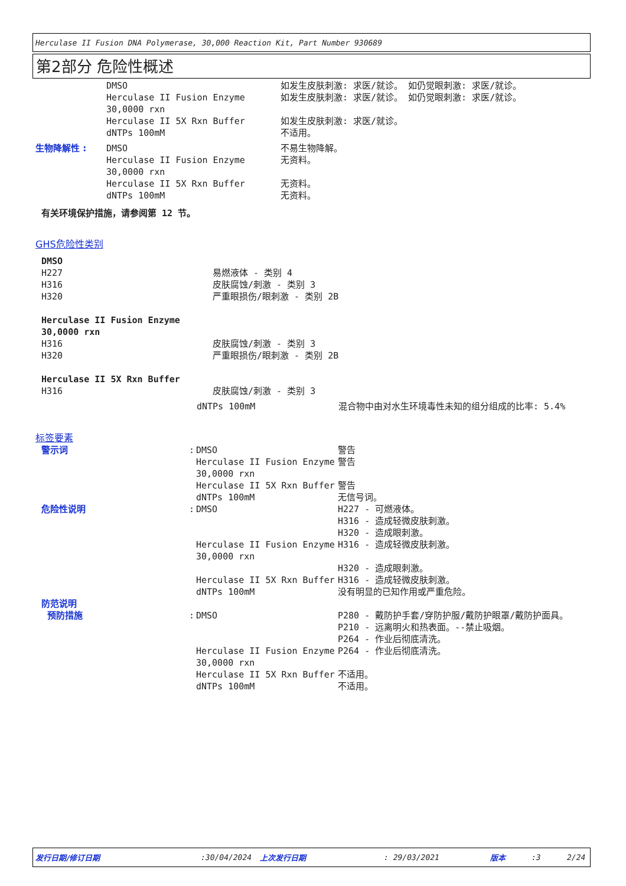Herculase II Fusion DNA Polymerase, 30,000 Reaction Kit, Part Number 930689
第2部分 危险性概述
| | DMSO | 如发生皮肤刺激: 求医/就诊。 如仍觉眼刺激: 求医/就诊。 |
| | Herculase II Fusion Enzyme 30,0000 rxn | 如发生皮肤刺激: 求医/就诊。 如仍觉眼刺激: 求医/就诊。 |
| | Herculase II 5X Rxn Buffer | 如发生皮肤刺激: 求医/就诊。 |
| | dNTPs 100mM | 不适用。 |
| 生物降解性 : | DMSO | 不易生物降解。 |
| | Herculase II Fusion Enzyme 30,0000 rxn | 无资料。 |
| | Herculase II 5X Rxn Buffer | 无资料。 |
| | dNTPs 100mM | 无资料。 |
有关环境保护措施，请参阅第 12 节。
GHS危险性类别
| DMSO | |
| H227 | 易燃液体 - 类别 4 |
| H316 | 皮肤腐蚀/刺激 - 类别 3 |
| H320 | 严重眼损伤/眼刺激 - 类别 2B |
| Herculase II Fusion Enzyme 30,0000 rxn | |
| H316 | 皮肤腐蚀/刺激 - 类别 3 |
| H320 | 严重眼损伤/眼刺激 - 类别 2B |
| Herculase II 5X Rxn Buffer | |
| H316 | 皮肤腐蚀/刺激 - 类别 3 |
| dNTPs 100mM | 混合物中由对水生环境毒性未知的组分组成的比率: 5.4% |
标签要素
| 警示词 | : | DMSO | 警告 |
| | | Herculase II Fusion Enzyme 30,0000 rxn | 警告 |
| | | Herculase II 5X Rxn Buffer | 警告 |
| | | dNTPs 100mM | 无信号词。 |
| 危险性说明 | : | DMSO | H227 - 可燃液体。 H316 - 造成轻微皮肤刺激。 H320 - 造成眼刺激。 |
| | | Herculase II Fusion Enzyme 30,0000 rxn | H316 - 造成轻微皮肤刺激。 H320 - 造成眼刺激。 |
| | | Herculase II 5X Rxn Buffer | H316 - 造成轻微皮肤刺激。 |
| | | dNTPs 100mM | 没有明显的已知作用或严重危险。 |
| 防范说明 | | | |
| 预防措施 | : | DMSO | P280 - 戴防护手套/穿防护服/戴防护眼罩/戴防护面具。 P210 - 远离明火和热表面。--禁止吸烟。 P264 - 作业后彻底清洗。 |
| | | Herculase II Fusion Enzyme 30,0000 rxn | P264 - 作业后彻底清洗。 |
| | | Herculase II 5X Rxn Buffer | 不适用。 |
| | | dNTPs 100mM | 不适用。 |
发行日期/修订日期 :30/04/2024 上次发行日期 : 29/03/2021 版本 :3 2/24